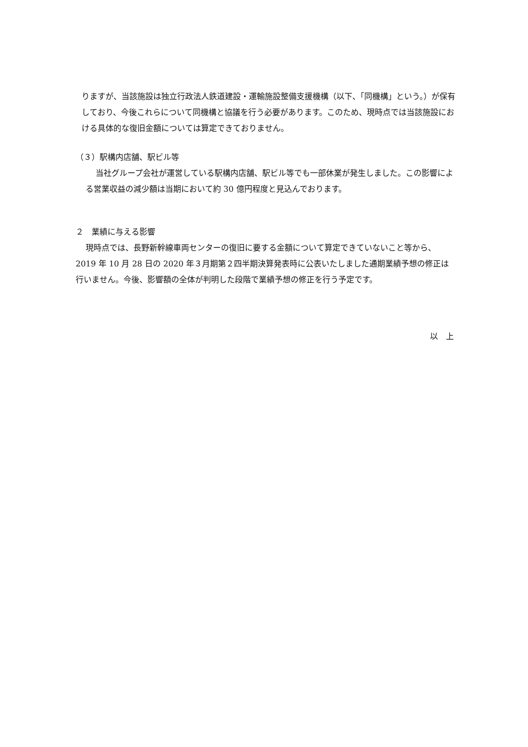りますが、当該施設は独立行政法人鉄道建設・運輸施設整備支援機構（以下、「同機構」という。）が保有しており、今後これらについて同機構と協議を行う必要があります。このため、現時点では当該施設における具体的な復旧金額については算定できておりません。
（３）駅構内店舗、駅ビル等
当社グループ会社が運営している駅構内店舗、駅ビル等でも一部休業が発生しました。この影響による営業収益の減少額は当期において約 30 億円程度と見込んでおります。
２　業績に与える影響
現時点では、長野新幹線車両センターの復旧に要する金額について算定できていないこと等から、2019 年 10 月 28 日の 2020 年３月期第２四半期決算発表時に公表いたしました通期業績予想の修正は行いません。今後、影響額の全体が判明した段階で業績予想の修正を行う予定です。
以　上